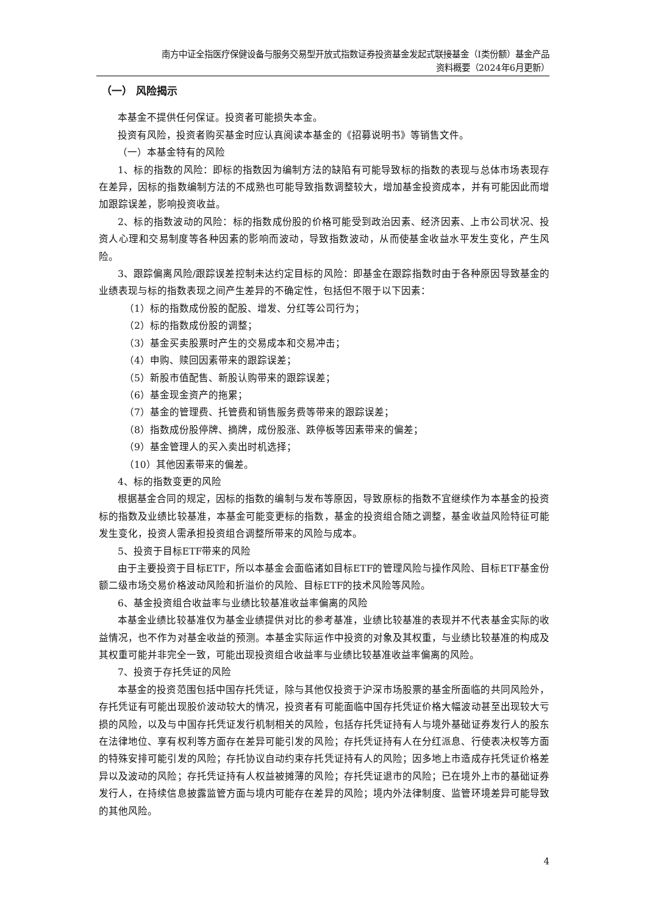南方中证全指医疗保健设备与服务交易型开放式指数证券投资基金发起式联接基金（I类份额）基金产品
资料概要（2024年6月更新）
（一） 风险揭示
本基金不提供任何保证。投资者可能损失本金。
投资有风险，投资者购买基金时应认真阅读本基金的《招募说明书》等销售文件。
（一）本基金特有的风险
1、标的指数的风险：即标的指数因为编制方法的缺陷有可能导致标的指数的表现与总体市场表现存在差异，因标的指数编制方法的不成熟也可能导致指数调整较大，增加基金投资成本，并有可能因此而增加跟踪误差，影响投资收益。
2、标的指数波动的风险：标的指数成份股的价格可能受到政治因素、经济因素、上市公司状况、投资人心理和交易制度等各种因素的影响而波动，导致指数波动，从而使基金收益水平发生变化，产生风险。
3、跟踪偏离风险/跟踪误差控制未达约定目标的风险：即基金在跟踪指数时由于各种原因导致基金的业绩表现与标的指数表现之间产生差异的不确定性，包括但不限于以下因素：
（1）标的指数成份股的配股、增发、分红等公司行为；
（2）标的指数成份股的调整；
（3）基金买卖股票时产生的交易成本和交易冲击；
（4）申购、赎回因素带来的跟踪误差；
（5）新股市值配售、新股认购带来的跟踪误差；
（6）基金现金资产的拖累；
（7）基金的管理费、托管费和销售服务费等带来的跟踪误差；
（8）指数成份股停牌、摘牌，成份股涨、跌停板等因素带来的偏差；
（9）基金管理人的买入卖出时机选择；
（10）其他因素带来的偏差。
4、标的指数变更的风险
根据基金合同的规定，因标的指数的编制与发布等原因，导致原标的指数不宜继续作为本基金的投资标的指数及业绩比较基准，本基金可能变更标的指数，基金的投资组合随之调整，基金收益风险特征可能发生变化，投资人需承担投资组合调整所带来的风险与成本。
5、投资于目标ETF带来的风险
由于主要投资于目标ETF，所以本基金会面临诸如目标ETF的管理风险与操作风险、目标ETF基金份额二级市场交易价格波动风险和折溢价的风险、目标ETF的技术风险等风险。
6、基金投资组合收益率与业绩比较基准收益率偏离的风险
本基金业绩比较基准仅为基金业绩提供对比的参考基准，业绩比较基准的表现并不代表基金实际的收益情况，也不作为对基金收益的预测。本基金实际运作中投资的对象及其权重，与业绩比较基准的构成及其权重可能并非完全一致，可能出现投资组合收益率与业绩比较基准收益率偏离的风险。
7、投资于存托凭证的风险
本基金的投资范围包括中国存托凭证，除与其他仅投资于沪深市场股票的基金所面临的共同风险外，存托凭证有可能出现股价波动较大的情况，投资者有可能面临中国存托凭证价格大幅波动甚至出现较大亏损的风险，以及与中国存托凭证发行机制相关的风险，包括存托凭证持有人与境外基础证券发行人的股东在法律地位、享有权利等方面存在差异可能引发的风险；存托凭证持有人在分红派息、行使表决权等方面的特殊安排可能引发的风险；存托协议自动约束存托凭证持有人的风险；因多地上市造成存托凭证价格差异以及波动的风险；存托凭证持有人权益被摊薄的风险；存托凭证退市的风险；已在境外上市的基础证券发行人，在持续信息披露监管方面与境内可能存在差异的风险；境内外法律制度、监管环境差异可能导致的其他风险。
4